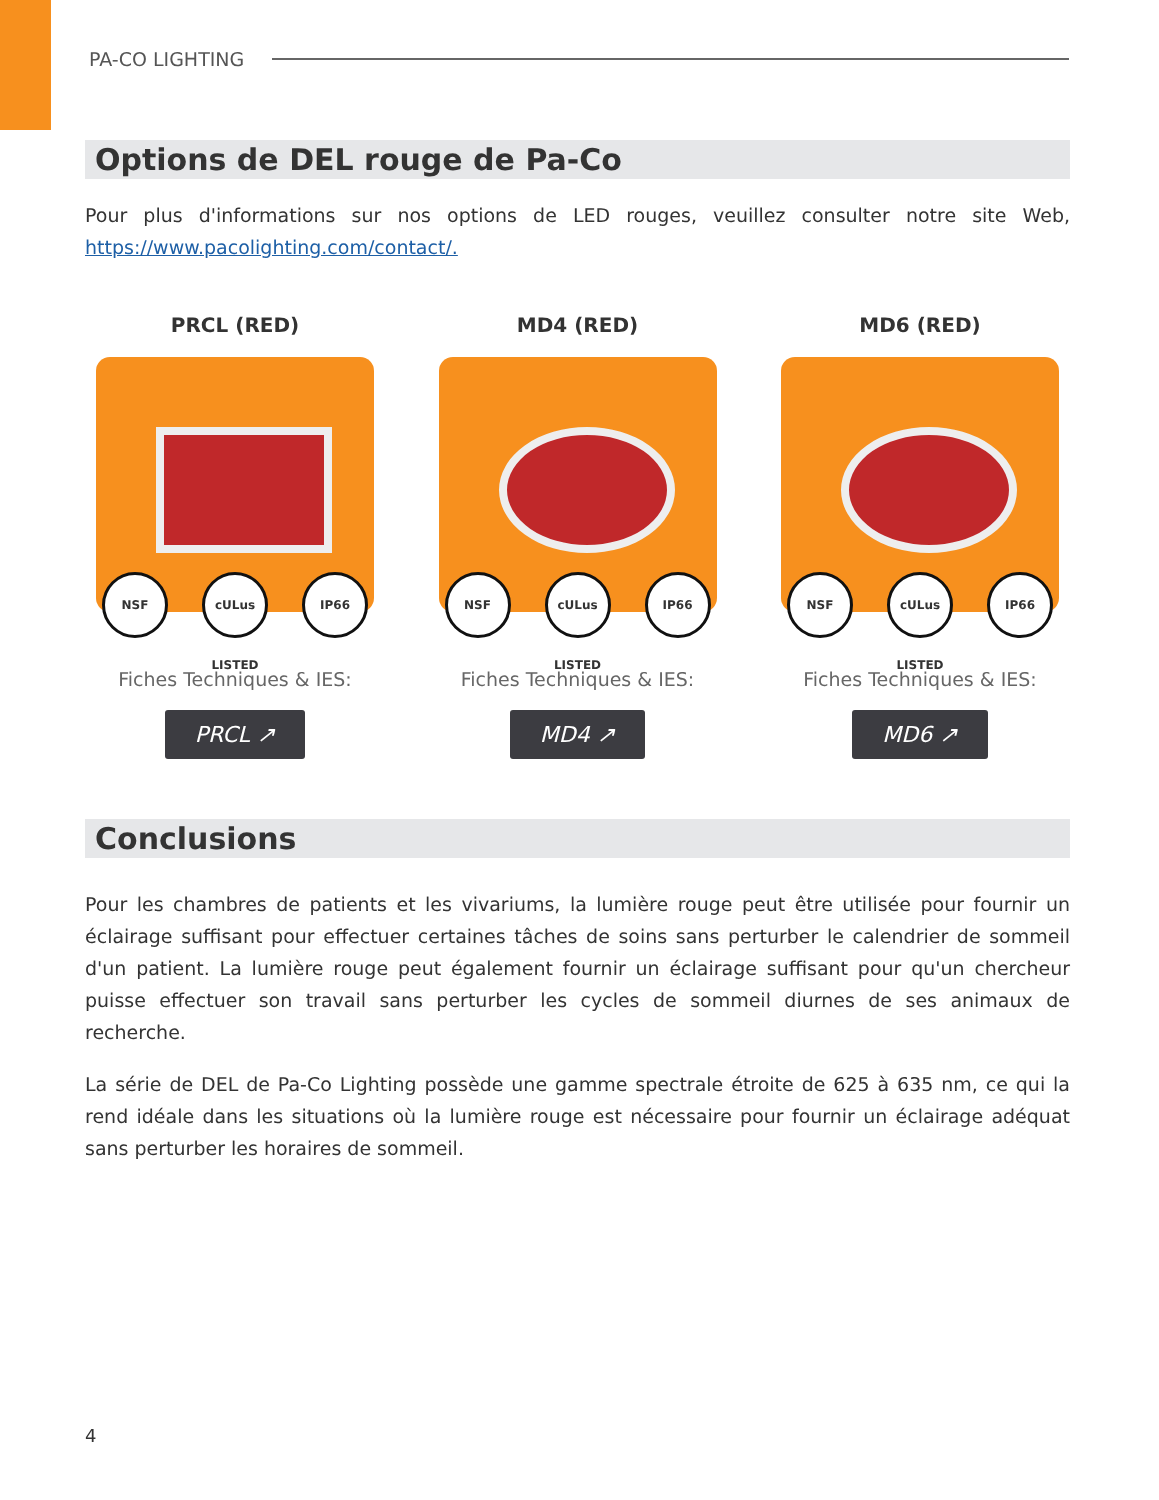PA-CO LIGHTING
Options de DEL rouge de Pa-Co
Pour plus d'informations sur nos options de LED rouges, veuillez consulter notre site Web, https://www.pacolighting.com/contact/.
PRCL (RED)
NSF cULus LISTED IP66
Fiches Techniques & IES:
PRCL ↗
MD4 (RED)
NSF cULus LISTED IP66
Fiches Techniques & IES:
MD4 ↗
MD6 (RED)
NSF cULus LISTED IP66
Fiches Techniques & IES:
MD6 ↗
Conclusions
Pour les chambres de patients et les vivariums, la lumière rouge peut être utilisée pour fournir un éclairage suffisant pour effectuer certaines tâches de soins sans perturber le calendrier de sommeil d'un patient. La lumière rouge peut également fournir un éclairage suffisant pour qu'un chercheur puisse effectuer son travail sans perturber les cycles de sommeil diurnes de ses animaux de recherche.
La série de DEL de Pa-Co Lighting possède une gamme spectrale étroite de 625 à 635 nm, ce qui la rend idéale dans les situations où la lumière rouge est nécessaire pour fournir un éclairage adéquat sans perturber les horaires de sommeil.
4